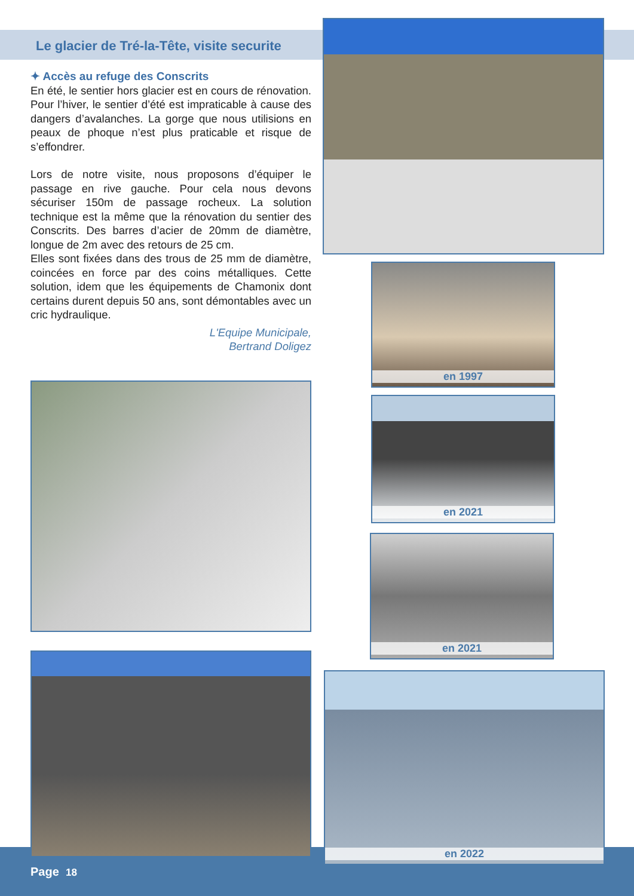Le glacier de Tré-la-Tête, visite securite
✦ Accès au refuge des Conscrits
En été, le sentier hors glacier est en cours de rénovation. Pour l’hiver, le sentier d’été est impraticable à cause des dangers d’avalanches. La gorge que nous utilisions en peaux de phoque n’est plus praticable et risque de s’effondrer.
Lors de notre visite, nous proposons d’équiper le passage en rive gauche. Pour cela nous devons sécuriser 150m de passage rocheux. La solution technique est la même que la rénovation du sentier des Conscrits. Des barres d’acier de 20mm de diamètre, longue de 2m avec des retours de 25 cm.
Elles sont fixées dans des trous de 25 mm de diamètre, coincées en force par des coins métalliques. Cette solution, idem que les équipements de Chamonix dont certains durent depuis 50 ans, sont démontables avec un cric hydraulique.
L'Equipe Municipale,
Bertrand Doligez
en 1997
en 2021
en 2021
en 2022
Page 18